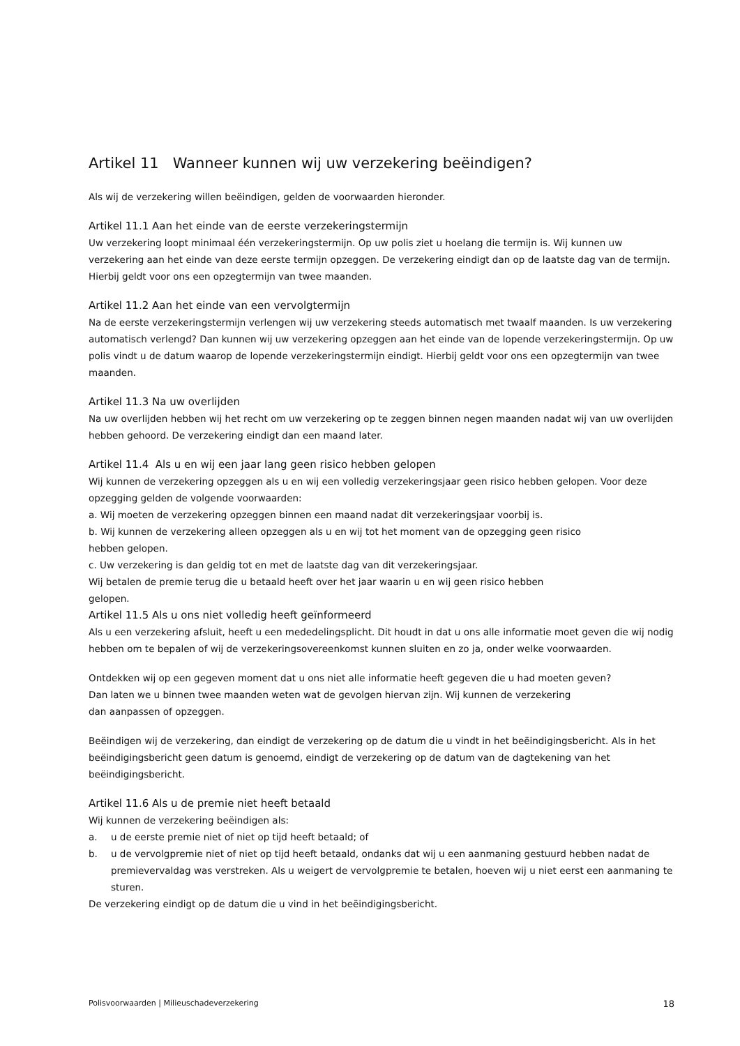Artikel 11 Wanneer kunnen wij uw verzekering beëindigen?
Als wij de verzekering willen beëindigen, gelden de voorwaarden hieronder.
Artikel 11.1 Aan het einde van de eerste verzekeringstermijn
Uw verzekering loopt minimaal één verzekeringstermijn. Op uw polis ziet u hoelang die termijn is. Wij kunnen uw verzekering aan het einde van deze eerste termijn opzeggen. De verzekering eindigt dan op de laatste dag van de termijn. Hierbij geldt voor ons een opzegtermijn van twee maanden.
Artikel 11.2 Aan het einde van een vervolgtermijn
Na de eerste verzekeringstermijn verlengen wij uw verzekering steeds automatisch met twaalf maanden. Is uw verzekering automatisch verlengd? Dan kunnen wij uw verzekering opzeggen aan het einde van de lopende verzekeringstermijn. Op uw polis vindt u de datum waarop de lopende verzekeringstermijn eindigt. Hierbij geldt voor ons een opzegtermijn van twee maanden.
Artikel 11.3 Na uw overlijden
Na uw overlijden hebben wij het recht om uw verzekering op te zeggen binnen negen maanden nadat wij van uw overlijden hebben gehoord. De verzekering eindigt dan een maand later.
Artikel 11.4 Als u en wij een jaar lang geen risico hebben gelopen
Wij kunnen de verzekering opzeggen als u en wij een volledig verzekeringsjaar geen risico hebben gelopen. Voor deze opzegging gelden de volgende voorwaarden:
a. Wij moeten de verzekering opzeggen binnen een maand nadat dit verzekeringsjaar voorbij is.
b. Wij kunnen de verzekering alleen opzeggen als u en wij tot het moment van de opzegging geen risico
hebben gelopen.
c. Uw verzekering is dan geldig tot en met de laatste dag van dit verzekeringsjaar.
Wij betalen de premie terug die u betaald heeft over het jaar waarin u en wij geen risico hebben
gelopen.
Artikel 11.5 Als u ons niet volledig heeft geïnformeerd
Als u een verzekering afsluit, heeft u een mededelingsplicht. Dit houdt in dat u ons alle informatie moet geven die wij nodig hebben om te bepalen of wij de verzekeringsovereenkomst kunnen sluiten en zo ja, onder welke voorwaarden.
Ontdekken wij op een gegeven moment dat u ons niet alle informatie heeft gegeven die u had moeten geven?
Dan laten we u binnen twee maanden weten wat de gevolgen hiervan zijn. Wij kunnen de verzekering
dan aanpassen of opzeggen.
Beëindigen wij de verzekering, dan eindigt de verzekering op de datum die u vindt in het beëindigingsbericht. Als in het beëindigingsbericht geen datum is genoemd, eindigt de verzekering op de datum van de dagtekening van het beëindigingsbericht.
Artikel 11.6 Als u de premie niet heeft betaald
Wij kunnen de verzekering beëindigen als:
a. u de eerste premie niet of niet op tijd heeft betaald; of
b. u de vervolgpremie niet of niet op tijd heeft betaald, ondanks dat wij u een aanmaning gestuurd hebben nadat de premievervaldag was verstreken. Als u weigert de vervolgpremie te betalen, hoeven wij u niet eerst een aanmaning te sturen.
De verzekering eindigt op de datum die u vind in het beëindigingsbericht.
Polisvoorwaarden | Milieuschadeverzekering 18